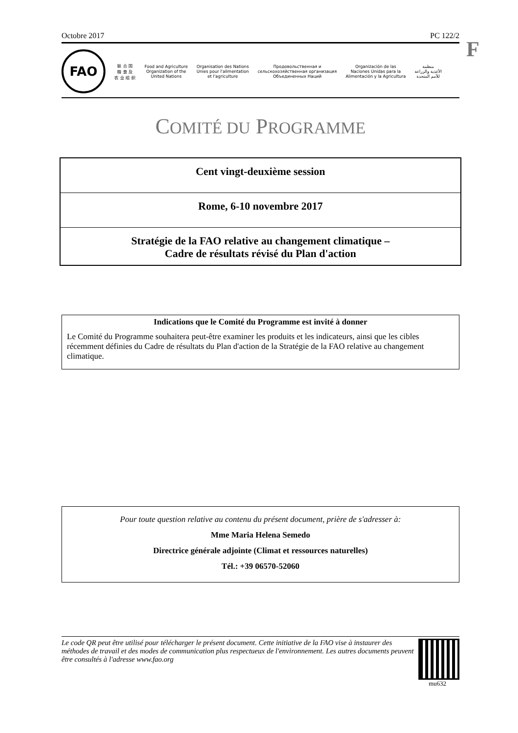F
Octobre 2017 PC 122/2
FAO
联 合 国
粮 食 及
农 业 组 织
Food and Agriculture
Organization of the
United Nations
Organisation des Nations
Unies pour l'alimentation
et l'agriculture
Продовольственная и
сельскохозяйственная организация
Объединенных Наций
Organización de las
Naciones Unidas para la
Alimentación y la Agricultura
منظمة
الأغذية والزراعة
للأمم المتحدة
COMITÉ DU PROGRAMME
Cent vingt-deuxième session
Rome, 6-10 novembre 2017
Stratégie de la FAO relative au changement climatique –
Cadre de résultats révisé du Plan d'action
Indications que le Comité du Programme est invité à donner
Le Comité du Programme souhaitera peut-être examiner les produits et les indicateurs, ainsi que les cibles récemment définies du Cadre de résultats du Plan d'action de la Stratégie de la FAO relative au changement climatique.
Pour toute question relative au contenu du présent document, prière de s'adresser à:
Mme Maria Helena Semedo
Directrice générale adjointe (Climat et ressources naturelles)
Tél.: +39 06570-52060
Le code QR peut être utilisé pour télécharger le présent document. Cette initiative de la FAO vise à instaurer des méthodes de travail et des modes de communication plus respectueux de l'environnement. Les autres documents peuvent être consultés à l'adresse www.fao.org
mu632